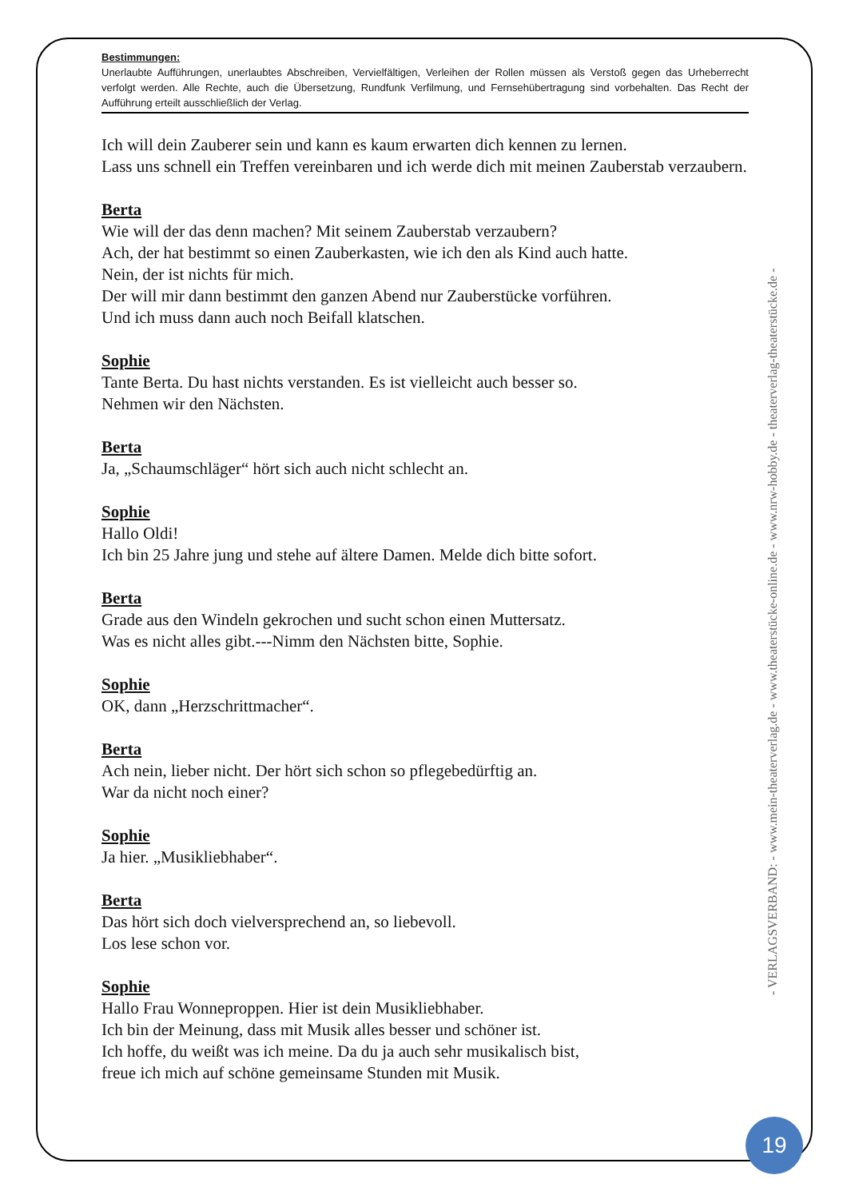Bestimmungen:
Unerlaubte Aufführungen, unerlaubtes Abschreiben, Vervielfältigen, Verleihen der Rollen müssen als Verstoß gegen das Urheberrecht verfolgt werden. Alle Rechte, auch die Übersetzung, Rundfunk Verfilmung, und Fernsehübertragung sind vorbehalten. Das Recht der Aufführung erteilt ausschließlich der Verlag.
Ich will dein Zauberer sein und kann es kaum erwarten dich kennen zu lernen.
Lass uns schnell ein Treffen vereinbaren und ich werde dich mit meinen Zauberstab verzaubern.
Berta
Wie will der das denn machen? Mit seinem Zauberstab verzaubern?
Ach, der hat bestimmt so einen Zauberkasten, wie ich den als Kind auch hatte.
Nein, der ist nichts für mich.
Der will mir dann bestimmt den ganzen Abend nur Zauberstücke vorführen.
Und ich muss dann auch noch Beifall klatschen.
Sophie
Tante Berta. Du hast nichts verstanden. Es ist vielleicht auch besser so.
Nehmen wir den Nächsten.
Berta
Ja, „Schaumschläger“ hört sich auch nicht schlecht an.
Sophie
Hallo Oldi!
Ich bin 25 Jahre jung und stehe auf ältere Damen. Melde dich bitte sofort.
Berta
Grade aus den Windeln gekrochen und sucht schon einen Muttersatz.
Was es nicht alles gibt.---Nimm den Nächsten bitte, Sophie.
Sophie
OK, dann „Herzschrittmacher“.
Berta
Ach nein, lieber nicht. Der hört sich schon so pflegebedürftig an.
War da nicht noch einer?
Sophie
Ja hier. „Musikliebhaber“.
Berta
Das hört sich doch vielversprechend an, so liebevoll.
Los lese schon vor.
Sophie
Hallo Frau Wonneproppen. Hier ist dein Musikliebhaber.
Ich bin der Meinung, dass mit Musik alles besser und schöner ist.
Ich hoffe, du weißt was ich meine. Da du ja auch sehr musikalisch bist,
freue ich mich auf schöne gemeinsame Stunden mit Musik.
- VERLAGSVERBAND: - www.mein-theaterverlag.de - www.theaterstücke-online.de - www.nrw-hobby.de - theaterverlag-theaterstücke.de -
19